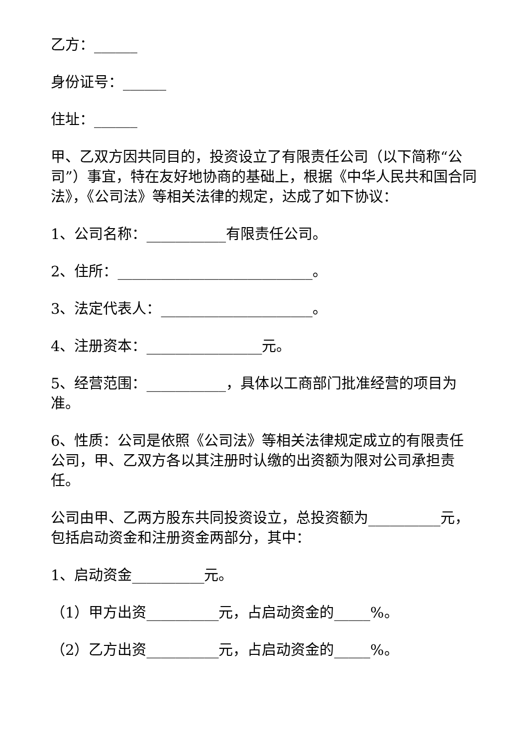乙方：______
身份证号：______
住址：______
甲、乙双方因共同目的，投资设立了有限责任公司（以下简称“公司”）事宜，特在友好地协商的基础上，根据《中华人民共和国合同法》，《公司法》等相关法律的规定，达成了如下协议：
1、公司名称：___________有限责任公司。
2、住所：___________________________。
3、法定代表人：_____________________。
4、注册资本：________________元。
5、经营范围：___________，具体以工商部门批准经营的项目为准。
6、性质：公司是依照《公司法》等相关法律规定成立的有限责任公司，甲、乙双方各以其注册时认缴的出资额为限对公司承担责任。
公司由甲、乙两方股东共同投资设立，总投资额为__________元，包括启动资金和注册资金两部分，其中：
1、启动资金__________元。
（1）甲方出资__________元，占启动资金的_____%。
（2）乙方出资__________元，占启动资金的_____%。